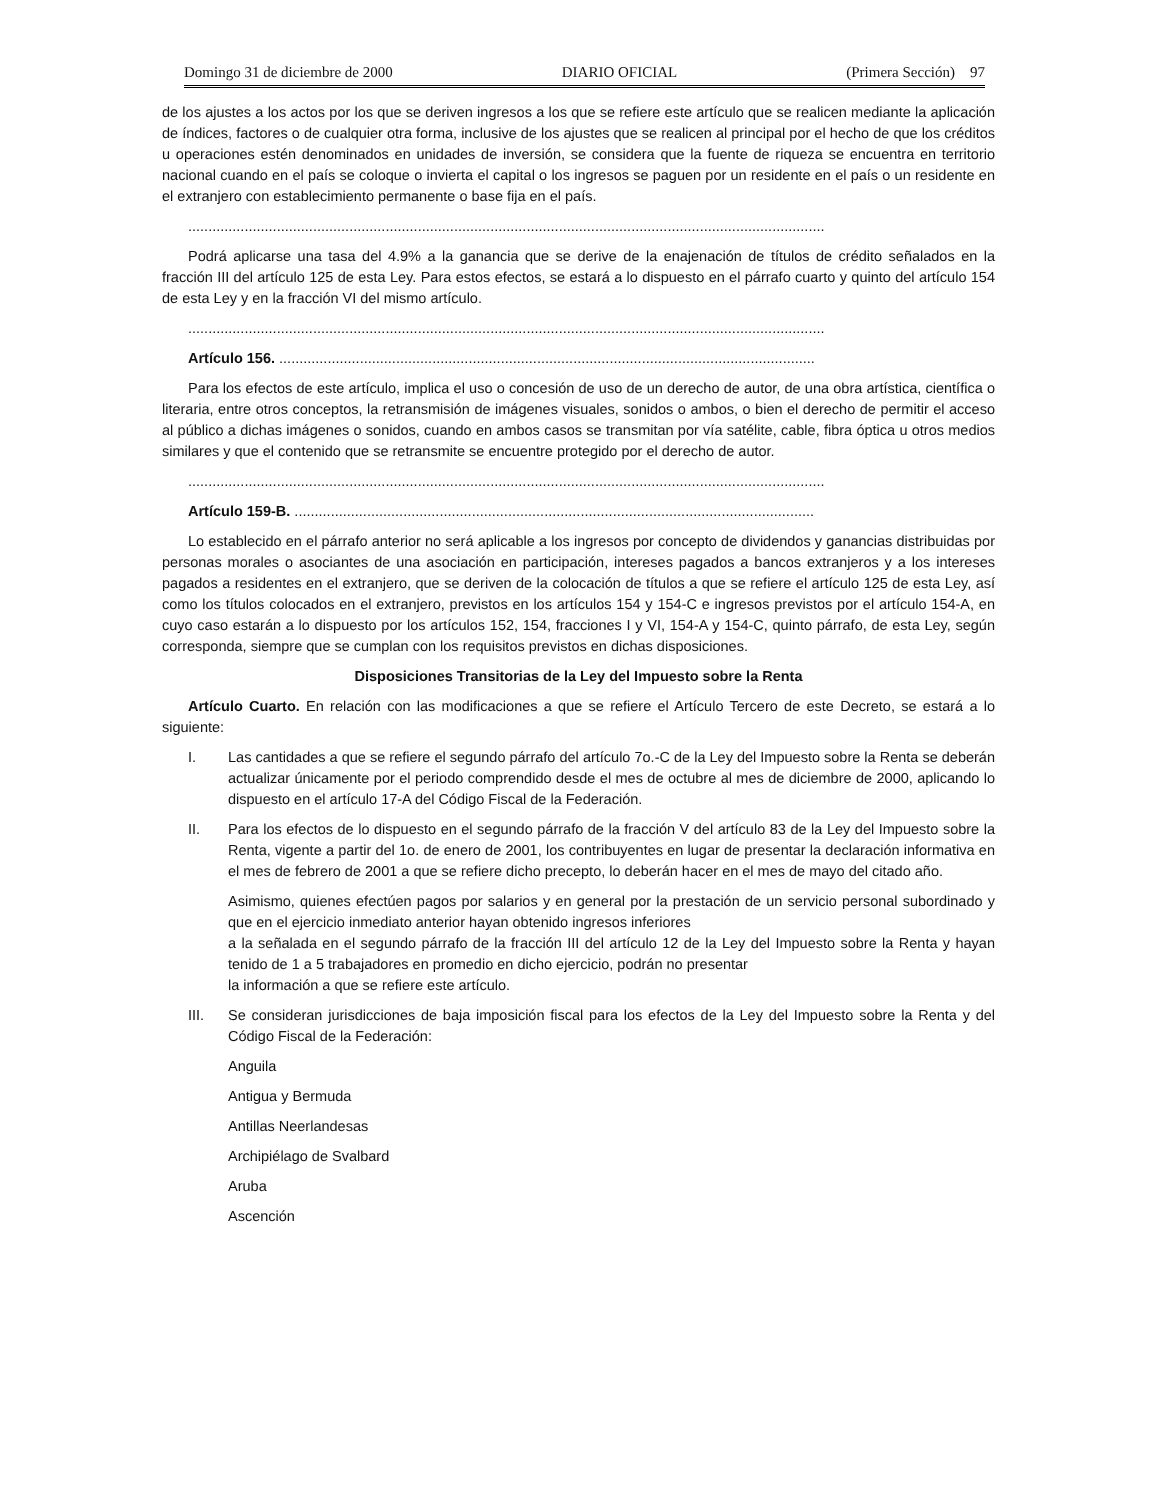Domingo 31 de diciembre de 2000 DIARIO OFICIAL (Primera Sección) 97
de los ajustes a los actos por los que se deriven ingresos a los que se refiere este artículo que se realicen mediante la aplicación de índices, factores o de cualquier otra forma, inclusive de los ajustes que se realicen al principal por el hecho de que los créditos u operaciones estén denominados en unidades de inversión, se considera que la fuente de riqueza se encuentra en territorio nacional cuando en el país se coloque o invierta el capital o los ingresos se paguen por un residente en el país o un residente en el extranjero con establecimiento permanente o base fija en el país.
..............................................................................................................................................................
Podrá aplicarse una tasa del 4.9% a la ganancia que se derive de la enajenación de títulos de crédito señalados en la fracción III del artículo 125 de esta Ley. Para estos efectos, se estará a lo dispuesto en el párrafo cuarto y quinto del artículo 154 de esta Ley y en la fracción VI del mismo artículo.
..............................................................................................................................................................
Artículo 156. .....................................................................................................................................
Para los efectos de este artículo, implica el uso o concesión de uso de un derecho de autor, de una obra artística, científica o literaria, entre otros conceptos, la retransmisión de imágenes visuales, sonidos o ambos, o bien el derecho de permitir el acceso al público a dichas imágenes o sonidos, cuando en ambos casos se transmitan por vía satélite, cable, fibra óptica u otros medios similares y que el contenido que se retransmite se encuentre protegido por el derecho de autor.
..............................................................................................................................................................
Artículo 159-B. .................................................................................................................................
Lo establecido en el párrafo anterior no será aplicable a los ingresos por concepto de dividendos y ganancias distribuidas por personas morales o asociantes de una asociación en participación, intereses pagados a bancos extranjeros y a los intereses pagados a residentes en el extranjero, que se deriven de la colocación de títulos a que se refiere el artículo 125 de esta Ley, así como los títulos colocados en el extranjero, previstos en los artículos 154 y 154-C e ingresos previstos por el artículo 154-A, en cuyo caso estarán a lo dispuesto por los artículos 152, 154, fracciones I y VI, 154-A y 154-C, quinto párrafo, de esta Ley, según corresponda, siempre que se cumplan con los requisitos previstos en dichas disposiciones.
Disposiciones Transitorias de la Ley del Impuesto sobre la Renta
Artículo Cuarto. En relación con las modificaciones a que se refiere el Artículo Tercero de este Decreto, se estará a lo siguiente:
I. Las cantidades a que se refiere el segundo párrafo del artículo 7o.-C de la Ley del Impuesto sobre la Renta se deberán actualizar únicamente por el periodo comprendido desde el mes de octubre al mes de diciembre de 2000, aplicando lo dispuesto en el artículo 17-A del Código Fiscal de la Federación.
II. Para los efectos de lo dispuesto en el segundo párrafo de la fracción V del artículo 83 de la Ley del Impuesto sobre la Renta, vigente a partir del 1o. de enero de 2001, los contribuyentes en lugar de presentar la declaración informativa en el mes de febrero de 2001 a que se refiere dicho precepto, lo deberán hacer en el mes de mayo del citado año.
Asimismo, quienes efectúen pagos por salarios y en general por la prestación de un servicio personal subordinado y que en el ejercicio inmediato anterior hayan obtenido ingresos inferiores
a la señalada en el segundo párrafo de la fracción III del artículo 12 de la Ley del Impuesto sobre la Renta y hayan tenido de 1 a 5 trabajadores en promedio en dicho ejercicio, podrán no presentar
la información a que se refiere este artículo.
III. Se consideran jurisdicciones de baja imposición fiscal para los efectos de la Ley del Impuesto sobre la Renta y del Código Fiscal de la Federación:
Anguila
Antigua y Bermuda
Antillas Neerlandesas
Archipiélago de Svalbard
Aruba
Ascención